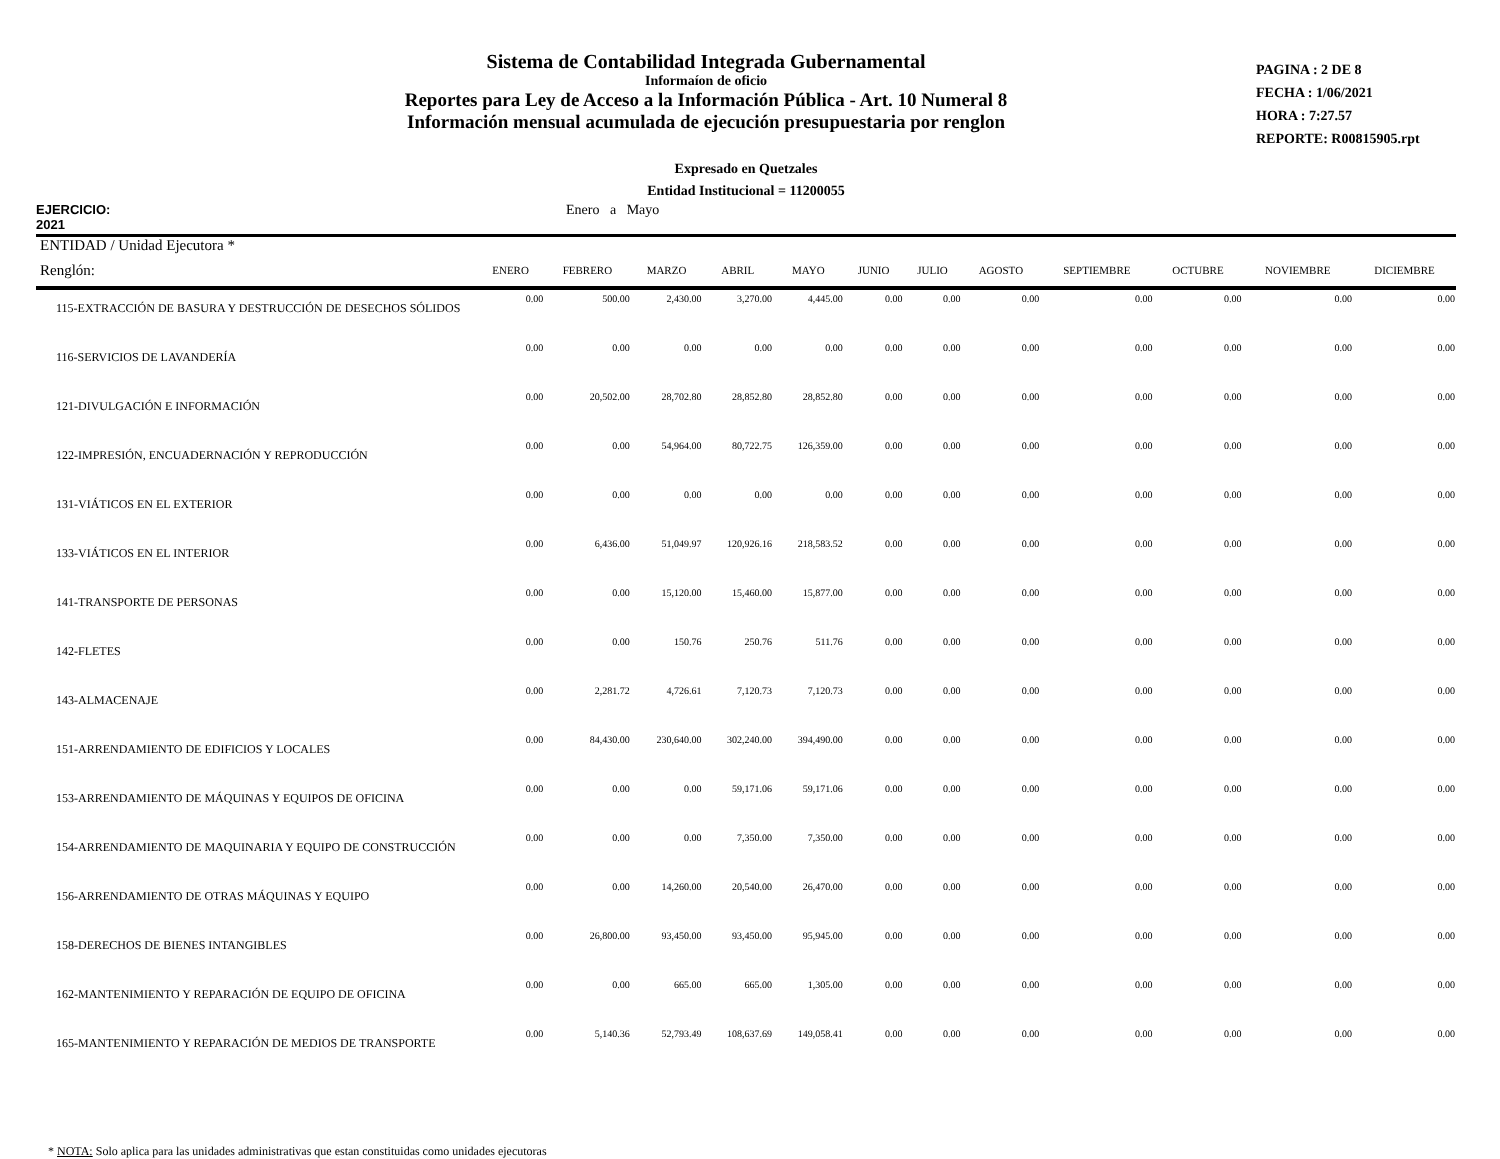Sistema de Contabilidad Integrada Gubernamental
Informaíon de oficio
Reportes para Ley de Acceso a la Información Pública - Art. 10 Numeral 8
Información mensual acumulada de ejecución presupuestaria por renglon
PAGINA : 2 DE 8
FECHA : 1/06/2021
HORA : 7:27.57
REPORTE: R00815905.rpt
Expresado en Quetzales
Entidad Institucional = 11200055
EJERCICIO: 2021 Enero a Mayo
| ENTIDAD / Unidad Ejecutora * | | | | | | | | | | | | |
| --- | --- | --- | --- | --- | --- | --- | --- | --- | --- | --- | --- | --- |
| Renglón: | ENERO | FEBRERO | MARZO | ABRIL | MAYO | JUNIO | JULIO | AGOSTO | SEPTIEMBRE | OCTUBRE | NOVIEMBRE | DICIEMBRE |
| 115-EXTRACCIÓN DE BASURA Y DESTRUCCIÓN DE DESECHOS SÓLIDOS | 0.00 | 500.00 | 2,430.00 | 3,270.00 | 4,445.00 | 0.00 | 0.00 | 0.00 | 0.00 | 0.00 | 0.00 | 0.00 |
| 116-SERVICIOS DE LAVANDERÍA | 0.00 | 0.00 | 0.00 | 0.00 | 0.00 | 0.00 | 0.00 | 0.00 | 0.00 | 0.00 | 0.00 | 0.00 |
| 121-DIVULGACIÓN E INFORMACIÓN | 0.00 | 20,502.00 | 28,702.80 | 28,852.80 | 28,852.80 | 0.00 | 0.00 | 0.00 | 0.00 | 0.00 | 0.00 | 0.00 |
| 122-IMPRESIÓN, ENCUADERNACIÓN Y REPRODUCCIÓN | 0.00 | 0.00 | 54,964.00 | 80,722.75 | 126,359.00 | 0.00 | 0.00 | 0.00 | 0.00 | 0.00 | 0.00 | 0.00 |
| 131-VIÁTICOS EN EL EXTERIOR | 0.00 | 0.00 | 0.00 | 0.00 | 0.00 | 0.00 | 0.00 | 0.00 | 0.00 | 0.00 | 0.00 | 0.00 |
| 133-VIÁTICOS EN EL INTERIOR | 0.00 | 6,436.00 | 51,049.97 | 120,926.16 | 218,583.52 | 0.00 | 0.00 | 0.00 | 0.00 | 0.00 | 0.00 | 0.00 |
| 141-TRANSPORTE DE PERSONAS | 0.00 | 0.00 | 15,120.00 | 15,460.00 | 15,877.00 | 0.00 | 0.00 | 0.00 | 0.00 | 0.00 | 0.00 | 0.00 |
| 142-FLETES | 0.00 | 0.00 | 150.76 | 250.76 | 511.76 | 0.00 | 0.00 | 0.00 | 0.00 | 0.00 | 0.00 | 0.00 |
| 143-ALMACENAJE | 0.00 | 2,281.72 | 4,726.61 | 7,120.73 | 7,120.73 | 0.00 | 0.00 | 0.00 | 0.00 | 0.00 | 0.00 | 0.00 |
| 151-ARRENDAMIENTO DE EDIFICIOS Y LOCALES | 0.00 | 84,430.00 | 230,640.00 | 302,240.00 | 394,490.00 | 0.00 | 0.00 | 0.00 | 0.00 | 0.00 | 0.00 | 0.00 |
| 153-ARRENDAMIENTO DE MÁQUINAS Y EQUIPOS DE OFICINA | 0.00 | 0.00 | 0.00 | 59,171.06 | 59,171.06 | 0.00 | 0.00 | 0.00 | 0.00 | 0.00 | 0.00 | 0.00 |
| 154-ARRENDAMIENTO DE MAQUINARIA Y EQUIPO DE CONSTRUCCIÓN | 0.00 | 0.00 | 0.00 | 7,350.00 | 7,350.00 | 0.00 | 0.00 | 0.00 | 0.00 | 0.00 | 0.00 | 0.00 |
| 156-ARRENDAMIENTO DE OTRAS MÁQUINAS Y EQUIPO | 0.00 | 0.00 | 14,260.00 | 20,540.00 | 26,470.00 | 0.00 | 0.00 | 0.00 | 0.00 | 0.00 | 0.00 | 0.00 |
| 158-DERECHOS DE BIENES INTANGIBLES | 0.00 | 26,800.00 | 93,450.00 | 93,450.00 | 95,945.00 | 0.00 | 0.00 | 0.00 | 0.00 | 0.00 | 0.00 | 0.00 |
| 162-MANTENIMIENTO Y REPARACIÓN DE EQUIPO DE OFICINA | 0.00 | 0.00 | 665.00 | 665.00 | 1,305.00 | 0.00 | 0.00 | 0.00 | 0.00 | 0.00 | 0.00 | 0.00 |
| 165-MANTENIMIENTO Y REPARACIÓN DE MEDIOS DE TRANSPORTE | 0.00 | 5,140.36 | 52,793.49 | 108,637.69 | 149,058.41 | 0.00 | 0.00 | 0.00 | 0.00 | 0.00 | 0.00 | 0.00 |
* NOTA: Solo aplica para las unidades administrativas que estan constituidas como unidades ejecutoras